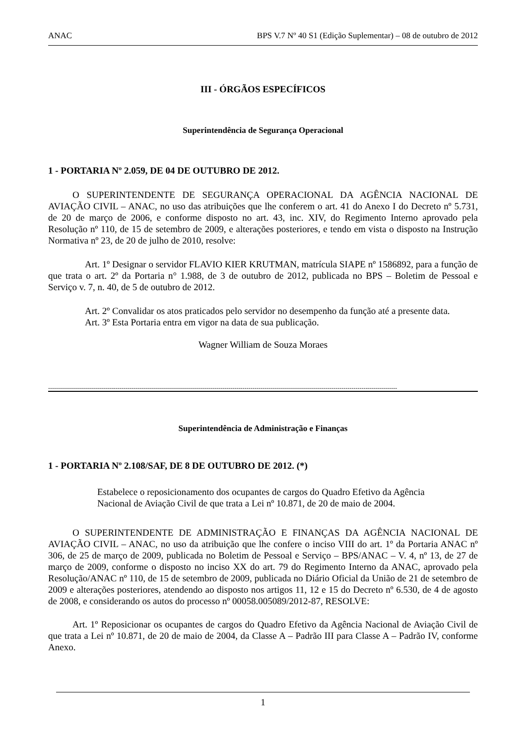ANAC BPS V.7 Nº 40 S1 (Edição Suplementar) – 08 de outubro de 2012
III - ÓRGÃOS ESPECÍFICOS
Superintendência de Segurança Operacional
1 - PORTARIA Nº 2.059, DE 04 DE OUTUBRO DE 2012.
O SUPERINTENDENTE DE SEGURANÇA OPERACIONAL DA AGÊNCIA NACIONAL DE AVIAÇÃO CIVIL – ANAC, no uso das atribuições que lhe conferem o art. 41 do Anexo I do Decreto nº 5.731, de 20 de março de 2006, e conforme disposto no art. 43, inc. XIV, do Regimento Interno aprovado pela Resolução nº 110, de 15 de setembro de 2009, e alterações posteriores, e tendo em vista o disposto na Instrução Normativa nº 23, de 20 de julho de 2010, resolve:
Art. 1º Designar o servidor FLAVIO KIER KRUTMAN, matrícula SIAPE nº 1586892, para a função de que trata o art. 2º da Portaria n° 1.988, de 3 de outubro de 2012, publicada no BPS – Boletim de Pessoal e Serviço v. 7, n. 40, de 5 de outubro de 2012.
Art. 2º Convalidar os atos praticados pelo servidor no desempenho da função até a presente data.
Art. 3º Esta Portaria entra em vigor na data de sua publicação.
Wagner William de Souza Moraes
--------------------------------------------------------------------------------------------------------------------------------------------------------------------------------
Superintendência de Administração e Finanças
1 - PORTARIA Nº 2.108/SAF, DE 8 DE OUTUBRO DE 2012. (*)
Estabelece o reposicionamento dos ocupantes de cargos do Quadro Efetivo da Agência Nacional de Aviação Civil de que trata a Lei nº 10.871, de 20 de maio de 2004.
O SUPERINTENDENTE DE ADMINISTRAÇÃO E FINANÇAS DA AGÊNCIA NACIONAL DE AVIAÇÃO CIVIL – ANAC, no uso da atribuição que lhe confere o inciso VIII do art. 1º da Portaria ANAC nº 306, de 25 de março de 2009, publicada no Boletim de Pessoal e Serviço – BPS/ANAC – V. 4, nº 13, de 27 de março de 2009, conforme o disposto no inciso XX do art. 79 do Regimento Interno da ANAC, aprovado pela Resolução/ANAC nº 110, de 15 de setembro de 2009, publicada no Diário Oficial da União de 21 de setembro de 2009 e alterações posteriores, atendendo ao disposto nos artigos 11, 12 e 15 do Decreto nº 6.530, de 4 de agosto de 2008, e considerando os autos do processo nº 00058.005089/2012-87, RESOLVE:
Art. 1º Reposicionar os ocupantes de cargos do Quadro Efetivo da Agência Nacional de Aviação Civil de que trata a Lei nº 10.871, de 20 de maio de 2004, da Classe A – Padrão III para Classe A – Padrão IV, conforme Anexo.
1